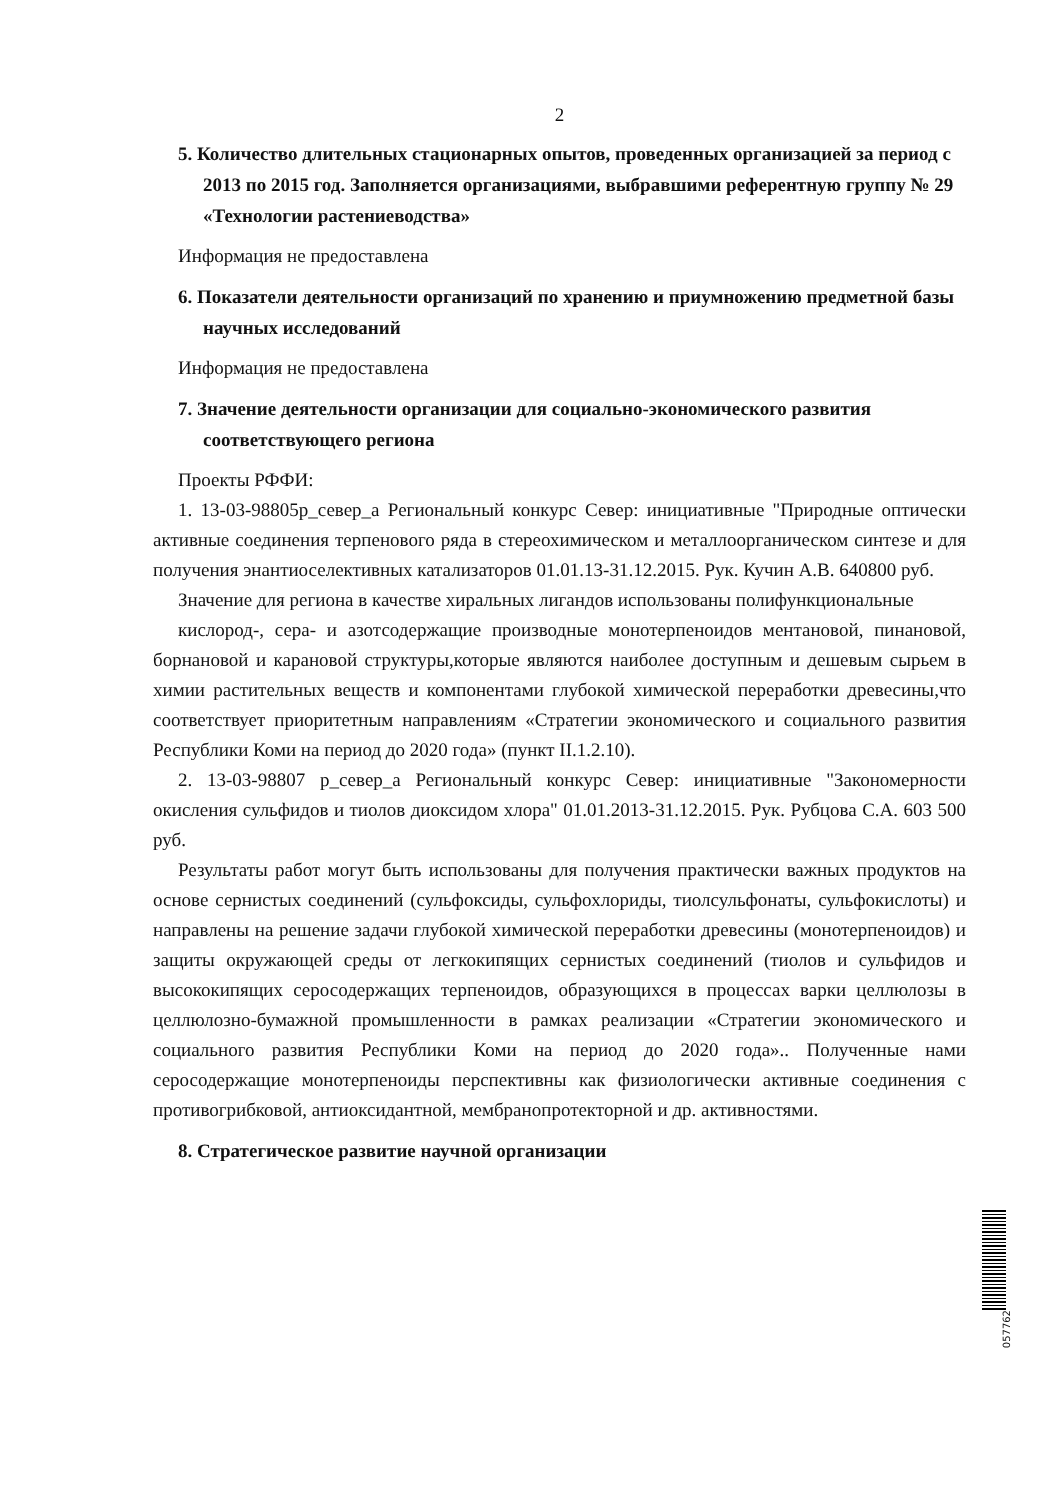2
5. Количество длительных стационарных опытов, проведенных организацией за период с 2013 по 2015 год. Заполняется организациями, выбравшими референтную группу № 29 «Технологии растениеводства»
Информация не предоставлена
6. Показатели деятельности организаций по хранению и приумножению предметной базы научных исследований
Информация не предоставлена
7. Значение деятельности организации для социально-экономического развития соответствующего региона
Проекты РФФИ:
1. 13-03-98805р_север_а Региональный конкурс Север: инициативные "Природные оптически активные соединения терпенового ряда в стереохимическом и металлоорганическом синтезе и для получения энантиоселективных катализаторов 01.01.13-31.12.2015. Рук. Кучин А.В. 640800 руб.
Значение для региона в качестве хиральных лигандов использованы полифункциональные
кислород-, сера- и азотсодержащие производные монотерпеноидов ментановой, пинановой, борнановой и карановой структуры,которые являются наиболее доступным и дешевым сырьем в химии растительных веществ и компонентами глубокой химической переработки древесины,что соответствует приоритетным направлениям «Стратегии экономического и социального развития Республики Коми на период до 2020 года» (пункт II.1.2.10).
2. 13-03-98807 р_север_а Региональный конкурс Север: инициативные "Закономерности окисления сульфидов и тиолов диоксидом хлора" 01.01.2013-31.12.2015. Рук. Рубцова С.А. 603 500 руб.
Результаты работ могут быть использованы для получения практически важных продуктов на основе сернистых соединений (сульфоксиды, сульфохлориды, тиолсульфонаты, сульфокислоты) и направлены на решение задачи глубокой химической переработки древесины (монотерпеноидов) и защиты окружающей среды от легкокипящих сернистых соединений (тиолов и сульфидов и высококипящих серосодержащих терпеноидов, образующихся в процессах варки целлюлозы в целлюлозно-бумажной промышленности в рамках реализации «Стратегии экономического и социального развития Республики Коми на период до 2020 года».. Полученные нами серосодержащие монотерпеноиды перспективны как физиологически активные соединения с противогрибковой, антиоксидантной, мембранопротекторной и др. активностями.
8. Стратегическое развитие научной организации
057762